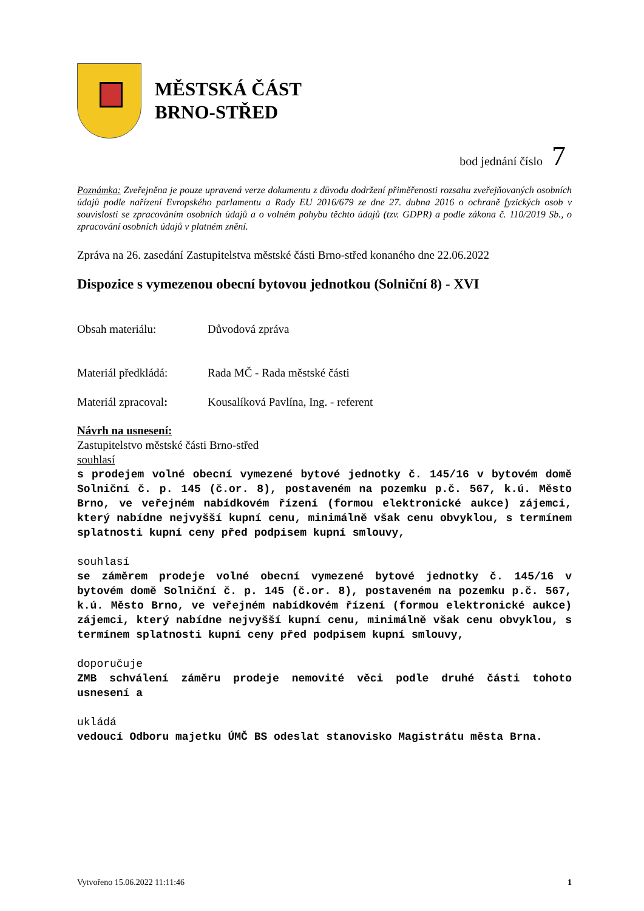MĚSTSKÁ ČÁST
BRNO-STŘED
bod jednání číslo 7
Poznámka: Zveřejněna je pouze upravená verze dokumentu z důvodu dodržení přiměřenosti rozsahu zveřejňovaných osobních údajů podle nařízení Evropského parlamentu a Rady EU 2016/679 ze dne 27. dubna 2016 o ochraně fyzických osob v souvislosti se zpracováním osobních údajů a o volném pohybu těchto údajů (tzv. GDPR) a podle zákona č. 110/2019 Sb., o zpracování osobních údajů v platném znění.
Zpráva na 26. zasedání Zastupitelstva městské části Brno-střed konaného dne 22.06.2022
Dispozice s vymezenou obecní bytovou jednotkou (Solniční 8) - XVI
Obsah materiálu: Důvodová zpráva
Materiál předkládá: Rada MČ - Rada městské části
Materiál zpracoval: Kousalíková Pavlína, Ing. - referent
Návrh na usnesení:
Zastupitelstvo městské části Brno-střed
souhlasí
s prodejem volné obecní vymezené bytové jednotky č. 145/16 v bytovém domě Solniční č. p. 145 (č.or. 8), postaveném na pozemku p.č. 567, k.ú. Město Brno, ve veřejném nabídkovém řízení (formou elektronické aukce) zájemci, který nabídne nejvyšší kupní cenu, minimálně však cenu obvyklou, s termínem splatnosti kupní ceny před podpisem kupní smlouvy,
souhlasí
se záměrem prodeje volné obecní vymezené bytové jednotky č. 145/16 v bytovém domě Solniční č. p. 145 (č.or. 8), postaveném na pozemku p.č. 567, k.ú. Město Brno, ve veřejném nabídkovém řízení (formou elektronické aukce) zájemci, který nabídne nejvyšší kupní cenu, minimálně však cenu obvyklou, s termínem splatnosti kupní ceny před podpisem kupní smlouvy,
doporučuje
ZMB schválení záměru prodeje nemovité věci podle druhé části tohoto usnesení a
ukládá
vedoucí Odboru majetku ÚMČ BS odeslat stanovisko Magistrátu města Brna.
Vytvořeno 15.06.2022 11:11:46 1